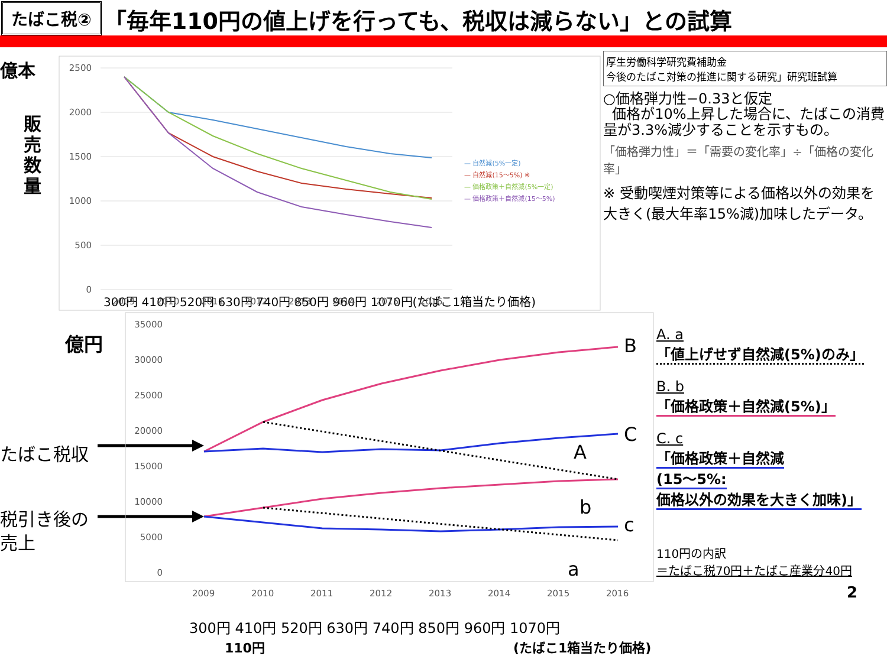たばこ税②
「毎年110円の値上げを行っても、税収は減らない」との試算
億本
販
売
数
量
2500
2000
1500
1000
500
0
2009
2010
2011
2012
2013
2014
2015
2016
— 自然減(5%一定)
— 自然減(15〜5%) ※
— 価格政策＋自然減(5%一定)
— 価格政策＋自然減(15〜5%)
厚生労働科学研究費補助金
今後のたばこ対策の推進に関する研究」研究班試算
○価格弾力性−0.33と仮定
価格が10%上昇した場合に、たばこの消費量が3.3%減少することを示すもの。
「価格弾力性」＝「需要の変化率」÷「価格の変化率」
※ 受動喫煙対策等による価格以外の効果を大きく(最大年率15%減)加味したデータ。
300円 410円 520円 630円 740円 850円 960円 1070円(たばこ1箱当たり価格)
億円
たばこ税収
税引き後の
売上
35000
30000
25000
20000
15000
10000
5000
0
2009
2010
2011
2012
2013
2014
2015
2016
B
C
A
b
c
a
300円 410円 520円 630円 740円 850円 960円 1070円
110円 (たばこ1箱当たり価格)
A. a
「値上げせず自然減(5%)のみ」
B. b
「価格政策＋自然減(5%)」
C. c
「価格政策＋自然減
(15〜5%:
価格以外の効果を大きく加味)」
110円の内訳
＝たばこ税70円＋たばこ産業分40円
2